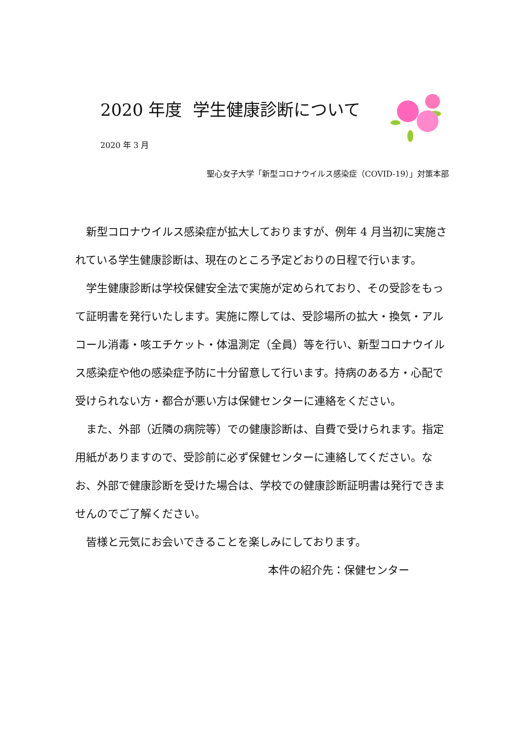2020 年度 学生健康診断について
2020 年 3 月
聖心女子大学「新型コロナウイルス感染症（COVID-19）」対策本部
新型コロナウイルス感染症が拡大しておりますが、例年 4 月当初に実施されている学生健康診断は、現在のところ予定どおりの日程で行います。
学生健康診断は学校保健安全法で実施が定められており、その受診をもって証明書を発行いたします。実施に際しては、受診場所の拡大・換気・アルコール消毒・咳エチケット・体温測定（全員）等を行い、新型コロナウイルス感染症や他の感染症予防に十分留意して行います。持病のある方・心配で受けられない方・都合が悪い方は保健センターに連絡をください。
また、外部（近隣の病院等）での健康診断は、自費で受けられます。指定用紙がありますので、受診前に必ず保健センターに連絡してください。なお、外部で健康診断を受けた場合は、学校での健康診断証明書は発行できませんのでご了解ください。
皆様と元気にお会いできることを楽しみにしております。
本件の紹介先：保健センター